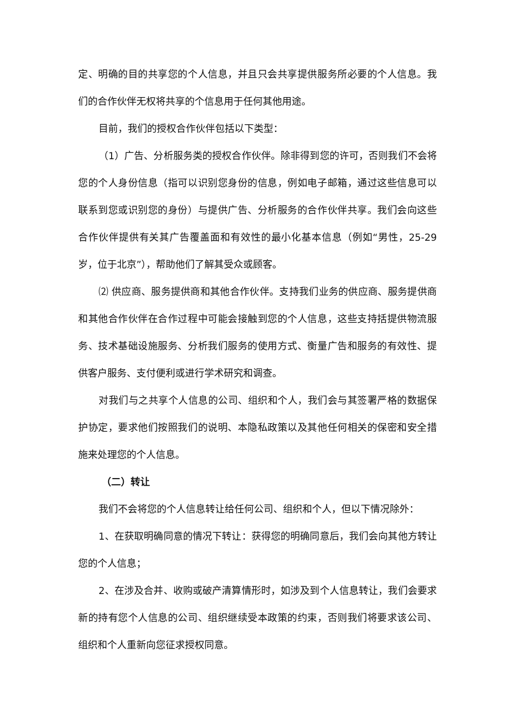定、明确的目的共享您的个人信息，并且只会共享提供服务所必要的个人信息。我们的合作伙伴无权将共享的个信息用于任何其他用途。
目前，我们的授权合作伙伴包括以下类型：
（1）广告、分析服务类的授权合作伙伴。除非得到您的许可，否则我们不会将您的个人身份信息（指可以识别您身份的信息，例如电子邮箱，通过这些信息可以联系到您或识别您的身份）与提供广告、分析服务的合作伙伴共享。我们会向这些合作伙伴提供有关其广告覆盖面和有效性的最小化基本信息（例如“男性，25-29 岁，位于北京”），帮助他们了解其受众或顾客。
⑵ 供应商、服务提供商和其他合作伙伴。支持我们业务的供应商、服务提供商和其他合作伙伴在合作过程中可能会接触到您的个人信息，这些支持括提供物流服务、技术基础设施服务、分析我们服务的使用方式、衡量广告和服务的有效性、提供客户服务、支付便利或进行学术研究和调查。
对我们与之共享个人信息的公司、组织和个人，我们会与其签署严格的数据保护协定，要求他们按照我们的说明、本隐私政策以及其他任何相关的保密和安全措施来处理您的个人信息。
（二）转让
我们不会将您的个人信息转让给任何公司、组织和个人，但以下情况除外：
1、在获取明确同意的情况下转让：获得您的明确同意后，我们会向其他方转让您的个人信息；
2、在涉及合并、收购或破产清算情形时，如涉及到个人信息转让，我们会要求新的持有您个人信息的公司、组织继续受本政策的约束，否则我们将要求该公司、组织和个人重新向您征求授权同意。